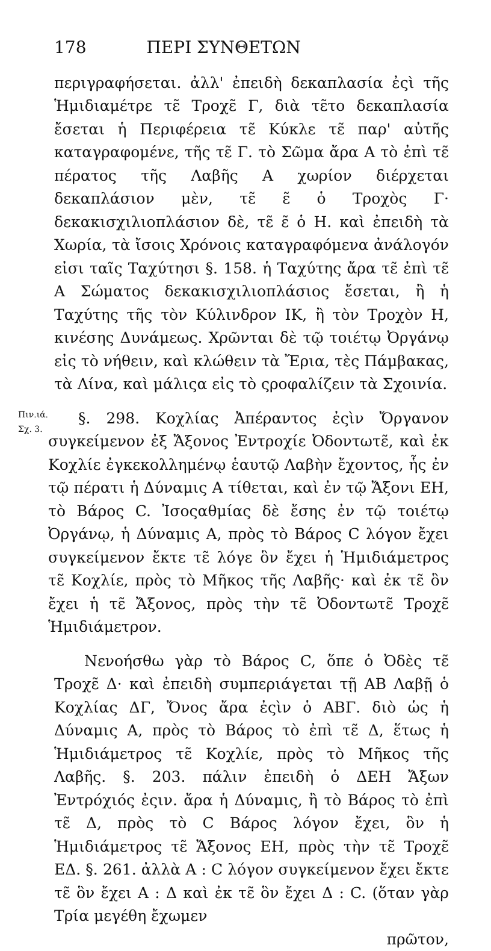178 ΠΕΡΙ ΣΥΝΘΕΤΩΝ
περιγραφήσεται. ἀλλ' ἐπειδὴ δεκαπλασία ἐςὶ τῆς Ἡμιδιαμέτρε τε̃ Τροχε̃ Γ, διὰ τε̃το δεκαπλασία ἔσεται ἡ Περιφέρεια τε̃ Κύκλε τε̃ παρ' αὐτῆς καταγραφομένε, τῆς τε̃ Γ. τὸ Σῶμα ἄρα Α τὸ ἐπὶ τε̃ πέρατος τῆς Λαβῆς Α χωρίον διέρχεται δεκαπλάσιον μὲν, τε̃ ε̃ ὁ Τροχὸς Γ· δεκακισχιλιοπλάσιον δὲ, τε̃ ε̃ ὁ Η. καὶ ἐπειδὴ τὰ Χωρία, τὰ ἴσοις Χρόνοις καταγραφόμενα ἀνάλογόν εἰσι ταῖς Ταχύτησι §. 158. ἡ Ταχύτης ἄρα τε̃ ἐπὶ τε̃ Α Σώματος δεκακισχιλιοπλάσιος ἔσεται, ἢ ἡ Ταχύτης τῆς τὸν Κύλινδρον ΙΚ, ἢ τὸν Τροχὸν Η, κινέσης Δυνάμεως. Χρῶνται δὲ τῷ τοιέτῳ Ὀργάνῳ εἰς τὸ νήθειν, καὶ κλώθειν τὰ Ἔρια, τὲς Πάμβακας, τὰ Λίνα, καὶ μάλιςα εἰς τὸ ςροφαλίζειν τὰ Σχοινία.
Πιν.ιά.
Σχ. 3.
§. 298. Κοχλίας Ἀπέραντος ἐςὶν Ὄργανον συγκείμενον ἐξ Ἄξονος Ἐντροχίε Ὀδοντωτε̃, καὶ ἐκ Κοχλίε ἐγκεκολλημένῳ ἑαυτῷ Λαβὴν ἔχοντος, ἧς ἐν τῷ πέρατι ἡ Δύναμις Α τίθεται, καὶ ἐν τῷ Ἄξονι ΕΗ, τὸ Βάρος C. Ἰσοςαθμίας δὲ ἔσης ἐν τῷ τοιέτῳ Ὀργάνῳ, ἡ Δύναμις Α, πρὸς τὸ Βάρος C λόγον ἔχει συγκείμενον ἔκτε τε̃ λόγε ὃν ἔχει ἡ Ἡμιδιάμετρος τε̃ Κοχλίε, πρὸς τὸ Μῆκος τῆς Λαβῆς· καὶ ἐκ τε̃ ὃν ἔχει ἡ τε̃ Ἄξονος, πρὸς τὴν τε̃ Ὀδοντωτε̃ Τροχε̃ Ἡμιδιάμετρον.
Νενοήσθω γὰρ τὸ Βάρος C, ὅπε ὁ Ὀδὲς τε̃ Τροχε̃ Δ· καὶ ἐπειδὴ συμπεριάγεται τῇ ΑΒ Λαβῇ ὁ Κοχλίας ΔΓ, Ὄνος ἄρα ἐςὶν ὁ ΑΒΓ. διὸ ὡς ἡ Δύναμις Α, πρὸς τὸ Βάρος τὸ ἐπὶ τε̃ Δ, ἕτως ἡ Ἡμιδιάμετρος τε̃ Κοχλίε, πρὸς τὸ Μῆκος τῆς Λαβῆς. §. 203. πάλιν ἐπειδὴ ὁ ΔΕΗ Ἄξων Ἐντρόχιός ἐςιν. ἄρα ἡ Δύναμις, ἢ τὸ Βάρος τὸ ἐπὶ τε̃ Δ, πρὸς τὸ C Βάρος λόγον ἔχει, ὃν ἡ Ἡμιδιάμετρος τε̃ Ἄξονος ΕΗ, πρὸς τὴν τε̃ Τροχε̃ ΕΔ. §. 261. ἀλλὰ Α : C λόγον συγκείμενον ἔχει ἔκτε τε̃ ὃν ἔχει Α : Δ καὶ ἐκ τε̃ ὃν ἔχει Δ : C. (ὅταν γὰρ Τρία μεγέθη ἔχωμεν
πρῶτον,